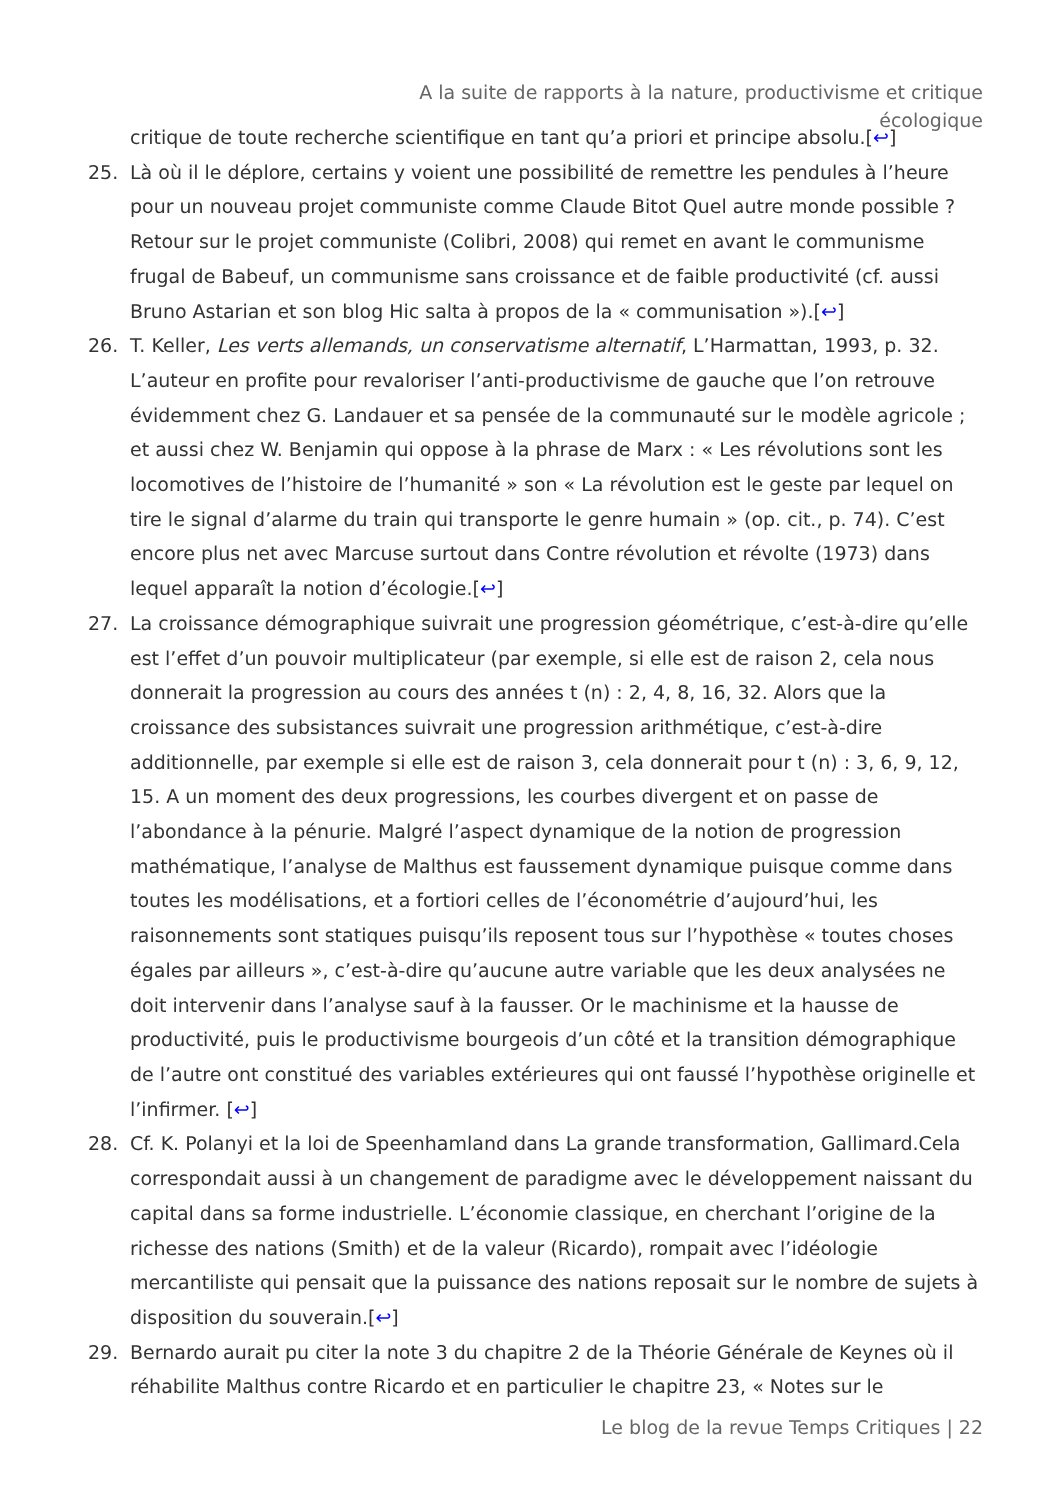A la suite de rapports à la nature, productivisme et critique écologique
critique de toute recherche scientifique en tant qu’a priori et principe absolu.[↩]
25. Là où il le déplore, certains y voient une possibilité de remettre les pendules à l’heure pour un nouveau projet communiste comme Claude Bitot Quel autre monde possible ? Retour sur le projet communiste (Colibri, 2008) qui remet en avant le communisme frugal de Babeuf, un communisme sans croissance et de faible productivité (cf. aussi Bruno Astarian et son blog Hic salta à propos de la « communisation »).[↩]
26. T. Keller, Les verts allemands, un conservatisme alternatif, L’Harmattan, 1993, p. 32. L’auteur en profite pour revaloriser l’anti-productivisme de gauche que l’on retrouve évidemment chez G. Landauer et sa pensée de la communauté sur le modèle agricole ; et aussi chez W. Benjamin qui oppose à la phrase de Marx : « Les révolutions sont les locomotives de l’histoire de l’humanité » son « La révolution est le geste par lequel on tire le signal d’alarme du train qui transporte le genre humain » (op. cit., p. 74). C’est encore plus net avec Marcuse surtout dans Contre révolution et révolte (1973) dans lequel apparaît la notion d’écologie.[↩]
27. La croissance démographique suivrait une progression géométrique, c’est-à-dire qu’elle est l’effet d’un pouvoir multiplicateur (par exemple, si elle est de raison 2, cela nous donnerait la progression au cours des années t (n) : 2, 4, 8, 16, 32. Alors que la croissance des subsistances suivrait une progression arithmétique, c’est-à-dire additionnelle, par exemple si elle est de raison 3, cela donnerait pour t (n) : 3, 6, 9, 12, 15. A un moment des deux progressions, les courbes divergent et on passe de l’abondance à la pénurie. Malgré l’aspect dynamique de la notion de progression mathématique, l’analyse de Malthus est faussement dynamique puisque comme dans toutes les modélisations, et a fortiori celles de l’économétrie d’aujourd’hui, les raisonnements sont statiques puisqu’ils reposent tous sur l’hypothèse « toutes choses égales par ailleurs », c’est-à-dire qu’aucune autre variable que les deux analysées ne doit intervenir dans l’analyse sauf à la fausser. Or le machinisme et la hausse de productivité, puis le productivisme bourgeois d’un côté et la transition démographique de l’autre ont constitué des variables extérieures qui ont faussé l’hypothèse originelle et l’infirmer. [↩]
28. Cf. K. Polanyi et la loi de Speenhamland dans La grande transformation, Gallimard.Cela correspondait aussi à un changement de paradigme avec le développement naissant du capital dans sa forme industrielle. L’économie classique, en cherchant l’origine de la richesse des nations (Smith) et de la valeur (Ricardo), rompait avec l’idéologie mercantiliste qui pensait que la puissance des nations reposait sur le nombre de sujets à disposition du souverain.[↩]
29. Bernardo aurait pu citer la note 3 du chapitre 2 de la Théorie Générale de Keynes où il réhabilite Malthus contre Ricardo et en particulier le chapitre 23, « Notes sur le
Le blog de la revue Temps Critiques | 22